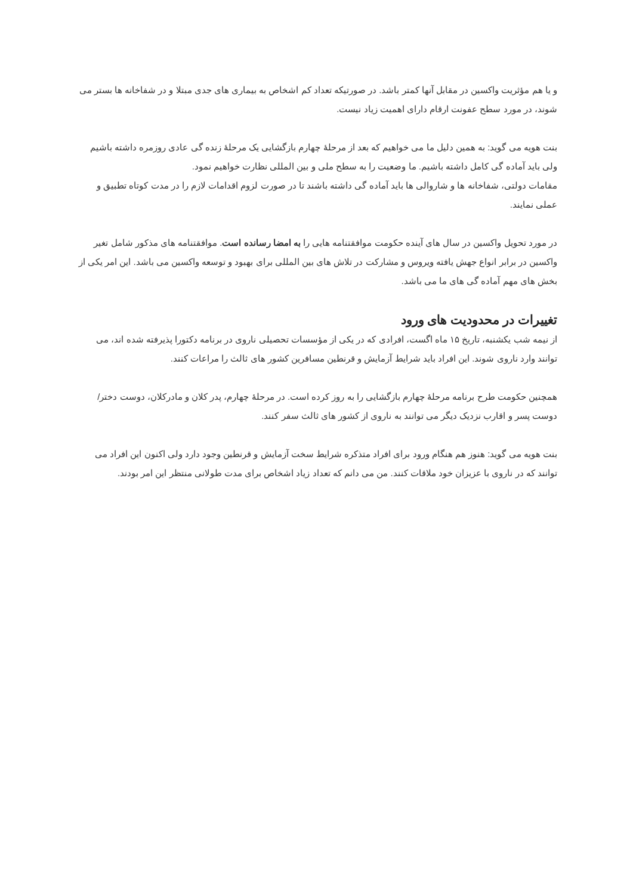و یا هم مؤثریت واکسین در مقابل آنها کمتر باشد. در صورتیکه تعداد کم اشخاص به بیماری های جدی مبتلا و در شفاخانه ها بستر می شوند، در مورد سطح عفونت ارقام دارای اهمیت زیاد نیست.
بنت هویه می گوید: به همین دلیل ما می خواهیم که بعد از مرحلهٔ چهارم بازگشایی یک مرحلهٔ زنده گی عادی روزمره داشته باشیم ولی باید آماده گی کامل داشته باشیم. ما وضعیت را به سطح ملی و بین المللی نظارت خواهیم نمود.
مقامات دولتی، شفاخانه ها و شاروالی ها باید آماده گی داشته باشند تا در صورت لزوم اقدامات لازم را در مدت کوتاه تطبیق و عملی نمایند.
در مورد تحویل واکسین در سال های آینده حکومت موافقتنامه هایی را به امضا رسانده است. موافقتنامه های مذکور شامل تغیر واکسین در برابر انواع جهش یافته ویروس و مشارکت در تلاش های بین المللی برای بهبود و توسعه واکسین می باشد. این امر یکی از بخش های مهم آماده گی های ما می باشد.
تغییرات در محدودیت های ورود
از نیمه شب یکشنبه، تاریخ ۱۵ ماه اگست، افرادی که در یکی از مؤسسات تحصیلی ناروی در برنامه دکتورا پذیرفته شده اند، می توانند وارد ناروی شوند. این افراد باید شرایط آزمایش و قرنطین مسافرین کشور های ثالث را مراعات کنند.
همچنین حکومت طرح برنامه مرحلهٔ چهارم بازگشایی را به روز کرده است. در مرحلهٔ چهارم، پدر کلان و مادرکلان، دوست دختر/دوست پسر و اقارب نزدیک دیگر می توانند به ناروی از کشور های ثالث سفر کنند.
بنت هویه می گوید: هنوز هم هنگام ورود برای افراد متذکره شرایط سخت آزمایش و قرنطین وجود دارد ولی اکنون این افراد می توانند که در ناروی با عزیزان خود ملاقات کنند. من می دانم که تعداد زیاد اشخاص برای مدت طولانی منتظر این امر بودند.